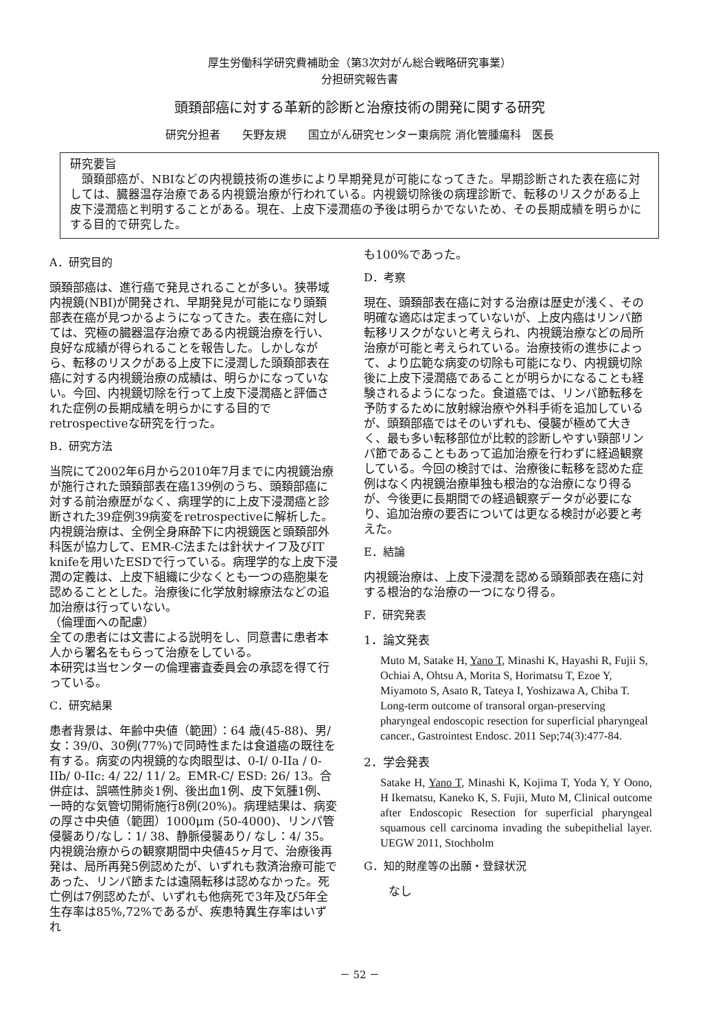厚生労働科学研究費補助金（第3次対がん総合戦略研究事業）
分担研究報告書
頭頚部癌に対する革新的診断と治療技術の開発に関する研究
研究分担者　　矢野友規　　国立がん研究センター東病院 消化管腫瘍科　医長
研究要旨
　頭頚部癌が、NBIなどの内視鏡技術の進歩により早期発見が可能になってきた。早期診断された表在癌に対しては、臓器温存治療である内視鏡治療が行われている。内視鏡切除後の病理診断で、転移のリスクがある上皮下浸潤癌と判明することがある。現在、上皮下浸潤癌の予後は明らかでないため、その長期成績を明らかにする目的で研究した。
A．研究目的
頭頚部癌は、進行癌で発見されることが多い。狭帯域内視鏡(NBI)が開発され、早期発見が可能になり頭頚部表在癌が見つかるようになってきた。表在癌に対しては、究極の臓器温存治療である内視鏡治療を行い、良好な成績が得られることを報告した。しかしながら、転移のリスクがある上皮下に浸潤した頭頚部表在癌に対する内視鏡治療の成績は、明らかになっていない。今回、内視鏡切除を行って上皮下浸潤癌と評価された症例の長期成績を明らかにする目的でretrospectiveな研究を行った。
B．研究方法
当院にて2002年6月から2010年7月までに内視鏡治療が施行された頭頚部表在癌139例のうち、頭頚部癌に対する前治療歴がなく、病理学的に上皮下浸潤癌と診断された39症例39病変をretrospectiveに解析した。内視鏡治療は、全例全身麻酔下に内視鏡医と頭頚部外科医が協力して、EMR-C法または針状ナイフ及びIT knifeを用いたESDで行っている。病理学的な上皮下浸潤の定義は、上皮下組織に少なくとも一つの癌胞巣を認めることとした。治療後に化学放射線療法などの追加治療は行っていない。
（倫理面への配慮）
全ての患者には文書による説明をし、同意書に患者本人から署名をもらって治療をしている。
本研究は当センターの倫理審査委員会の承認を得て行っている。
C．研究結果
患者背景は、年齢中央値（範囲）：64 歳(45-88)、男/女：39/0、30例(77%)で同時性または食道癌の既往を有する。病変の内視鏡的な肉眼型は、0-I/ 0-IIa / 0-IIb/ 0-IIc: 4/ 22/ 11/ 2。EMR-C/ ESD: 26/ 13。合併症は、誤嚥性肺炎1例、後出血1例、皮下気腫1例、一時的な気管切開術施行8例(20%)。病理結果は、病変の厚さ中央値（範囲）1000μm (50-4000)、リンパ管侵襲あり/なし：1/ 38、静脈侵襲あり/ なし：4/ 35。内視鏡治療からの観察期間中央値45ヶ月で、治療後再発は、局所再発5例認めたが、いずれも救済治療可能であった、リンパ節または遠隔転移は認めなかった。死亡例は7例認めたが、いずれも他病死で3年及び5年全生存率は85%,72%であるが、疾患特異生存率はいずれ
も100%であった。
D．考察
現在、頭頚部表在癌に対する治療は歴史が浅く、その明確な適応は定まっていないが、上皮内癌はリンパ節転移リスクがないと考えられ、内視鏡治療などの局所治療が可能と考えられている。治療技術の進歩によって、より広範な病変の切除も可能になり、内視鏡切除後に上皮下浸潤癌であることが明らかになることも経験されるようになった。食道癌では、リンパ節転移を予防するために放射線治療や外科手術を追加しているが、頭頚部癌ではそのいずれも、侵襲が極めて大きく、最も多い転移部位が比較的診断しやすい頸部リンパ節であることもあって追加治療を行わずに経過観察している。今回の検討では、治療後に転移を認めた症例はなく内視鏡治療単独も根治的な治療になり得るが、今後更に長期間での経過観察データが必要になり、追加治療の要否については更なる検討が必要と考えた。
E．結論
内視鏡治療は、上皮下浸潤を認める頭頚部表在癌に対する根治的な治療の一つになり得る。
F．研究発表
1．論文発表
Muto M, Satake H, Yano T, Minashi K, Hayashi R, Fujii S, Ochiai A, Ohtsu A, Morita S, Horimatsu T, Ezoe Y, Miyamoto S, Asato R, Tateya I, Yoshizawa A, Chiba T. Long-term outcome of transoral organ-preserving pharyngeal endoscopic resection for superficial pharyngeal cancer., Gastrointest Endosc. 2011 Sep;74(3):477-84.
2．学会発表
Satake H, Yano T, Minashi K, Kojima T, Yoda Y, Y Oono, H Ikematsu, Kaneko K, S. Fujii, Muto M, Clinical outcome after Endoscopic Resection for superficial pharyngeal squamous cell carcinoma invading the subepithelial layer. UEGW 2011, Stochholm
G．知的財産等の出願・登録状況
なし
－ 52 －